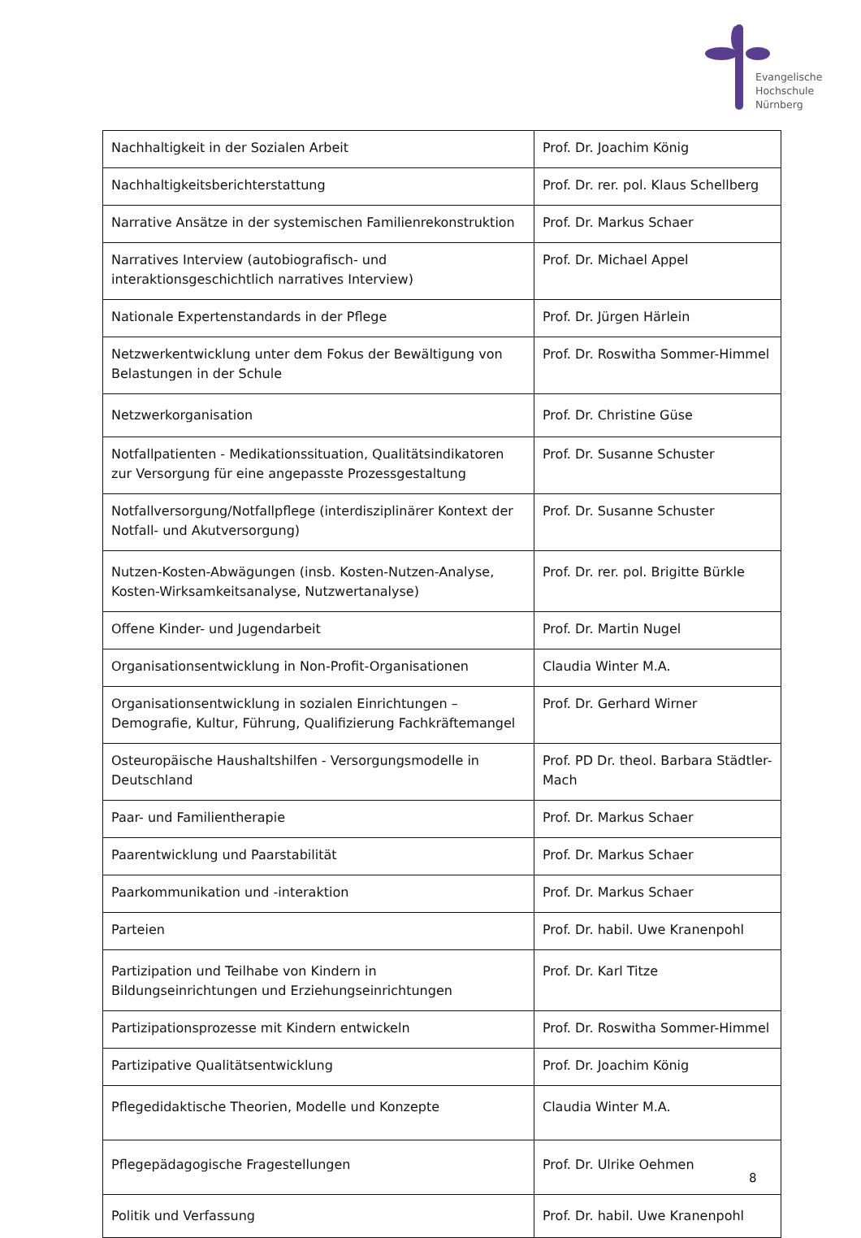Evangelische
Hochschule
Nürnberg
| Nachhaltigkeit in der Sozialen Arbeit | Prof. Dr. Joachim König |
| Nachhaltigkeitsberichterstattung | Prof. Dr. rer. pol. Klaus Schellberg |
| Narrative Ansätze in der systemischen Familienrekonstruktion | Prof. Dr. Markus Schaer |
| Narratives Interview (autobiografisch- und interaktionsgeschichtlich narratives Interview) | Prof. Dr. Michael Appel |
| Nationale Expertenstandards in der Pflege | Prof. Dr. Jürgen Härlein |
| Netzwerkentwicklung unter dem Fokus der Bewältigung von Belastungen in der Schule | Prof. Dr. Roswitha Sommer-Himmel |
| Netzwerkorganisation | Prof. Dr. Christine Güse |
| Notfallpatienten - Medikationssituation, Qualitätsindikatoren zur Versorgung für eine angepasste Prozessgestaltung | Prof. Dr. Susanne Schuster |
| Notfallversorgung/Notfallpflege (interdisziplinärer Kontext der Notfall- und Akutversorgung) | Prof. Dr. Susanne Schuster |
| Nutzen-Kosten-Abwägungen (insb. Kosten-Nutzen-Analyse, Kosten-Wirksamkeitsanalyse, Nutzwertanalyse) | Prof. Dr. rer. pol. Brigitte Bürkle |
| Offene Kinder- und Jugendarbeit | Prof. Dr. Martin Nugel |
| Organisationsentwicklung in Non-Profit-Organisationen | Claudia Winter M.A. |
| Organisationsentwicklung in sozialen Einrichtungen – Demografie, Kultur, Führung, Qualifizierung Fachkräftemangel | Prof. Dr. Gerhard Wirner |
| Osteuropäische Haushaltshilfen - Versorgungsmodelle in Deutschland | Prof. PD Dr. theol. Barbara Städtler-Mach |
| Paar- und Familientherapie | Prof. Dr. Markus Schaer |
| Paarentwicklung und Paarstabilität | Prof. Dr. Markus Schaer |
| Paarkommunikation und -interaktion | Prof. Dr. Markus Schaer |
| Parteien | Prof. Dr. habil. Uwe Kranenpohl |
| Partizipation und Teilhabe von Kindern in Bildungseinrichtungen und Erziehungseinrichtungen | Prof. Dr. Karl Titze |
| Partizipationsprozesse mit Kindern entwickeln | Prof. Dr. Roswitha Sommer-Himmel |
| Partizipative Qualitätsentwicklung | Prof. Dr. Joachim König |
| Pflegedidaktische Theorien, Modelle und Konzepte | Claudia Winter M.A. |
| Pflegepädagogische Fragestellungen | Prof. Dr. Ulrike Oehmen |
| Politik und Verfassung | Prof. Dr. habil. Uwe Kranenpohl |
8